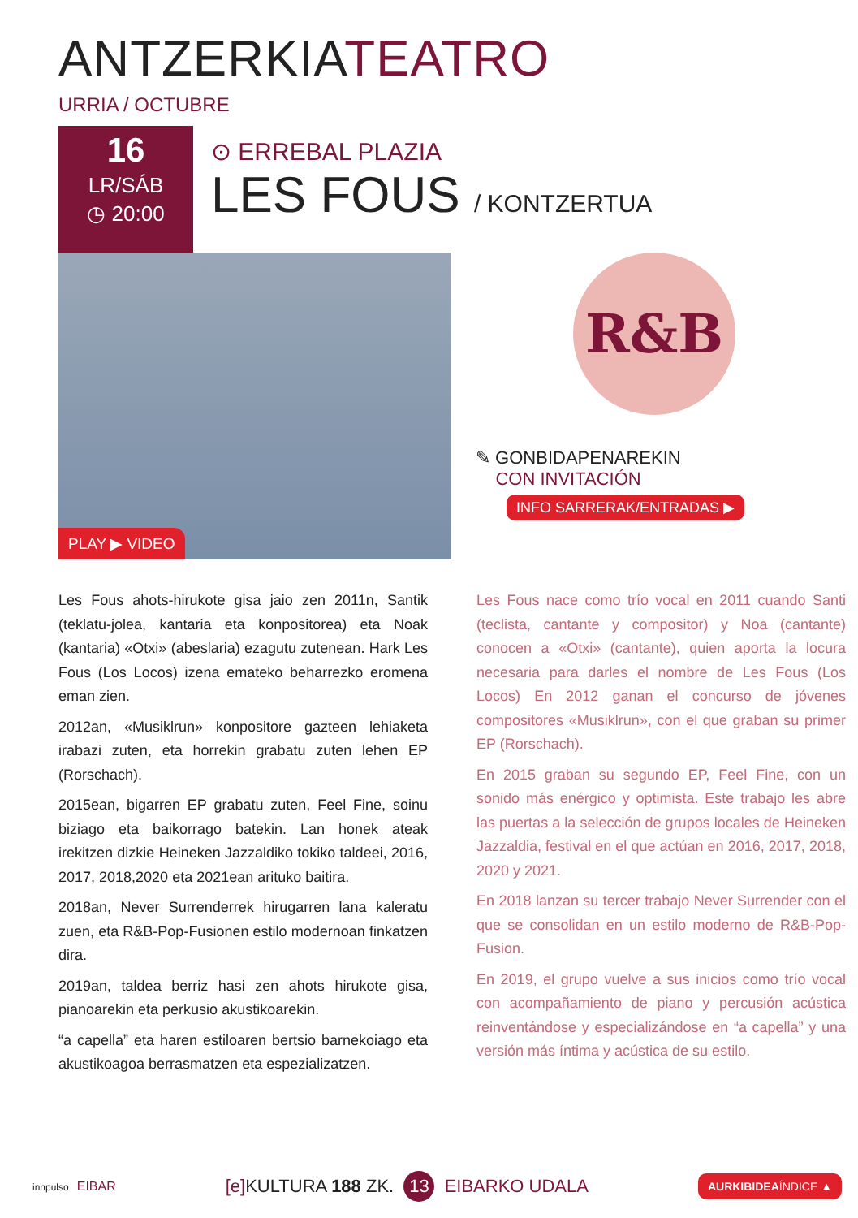ANTZERKIATEATRO
URRIA / OCTUBRE
16
LR/SÁB
◷ 20:00
⊙ ERREBAL PLAZIA
LES FOUS / KONTZERTUA
PLAY ▶ VIDEO
R&B
✎ GONBIDAPENAREKIN
CON INVITACIÓN
INFO SARRERAK/ENTRADAS ▶
Les Fous ahots-hirukote gisa jaio zen 2011n, Santik (teklatu-jolea, kantaria eta konpositorea) eta Noak (kantaria) «Otxi» (abeslaria) ezagutu zutenean. Hark Les Fous (Los Locos) izena emateko beharrezko eromena eman zien.
2012an, «Musiklrun» konpositore gazteen lehiaketa irabazi zuten, eta horrekin grabatu zuten lehen EP (Rorschach).
2015ean, bigarren EP grabatu zuten, Feel Fine, soinu biziago eta baikorrago batekin. Lan honek ateak irekitzen dizkie Heineken Jazzaldiko tokiko taldeei, 2016, 2017, 2018,2020 eta 2021ean arituko baitira.
2018an, Never Surrenderrek hirugarren lana kaleratu zuen, eta R&B-Pop-Fusionen estilo modernoan finkatzen dira.
2019an, taldea berriz hasi zen ahots hirukote gisa, pianoarekin eta perkusio akustikoarekin.
“a capella” eta haren estiloaren bertsio barnekoiago eta akustikoagoa berrasmatzen eta espezializatzen.
Les Fous nace como trío vocal en 2011 cuando Santi (teclista, cantante y compositor) y Noa (cantante) conocen a «Otxi» (cantante), quien aporta la locura necesaria para darles el nombre de Les Fous (Los Locos) En 2012 ganan el concurso de jóvenes compositores «Musiklrun», con el que graban su primer EP (Rorschach).
En 2015 graban su segundo EP, Feel Fine, con un sonido más enérgico y optimista. Este trabajo les abre las puertas a la selección de grupos locales de Heineken Jazzaldia, festival en el que actúan en 2016, 2017, 2018, 2020 y 2021.
En 2018 lanzan su tercer trabajo Never Surrender con el que se consolidan en un estilo moderno de R&B-Pop- Fusion.
En 2019, el grupo vuelve a sus inicios como trío vocal con acompañamiento de piano y percusión acústica reinventándose y especializándose en “a capella” y una versión más íntima y acústica de su estilo.
innpulso EIBAR [e] KULTURA 188 ZK. 13 EIBARKO UDALA AURKIBIDEAÍNDICE ▲